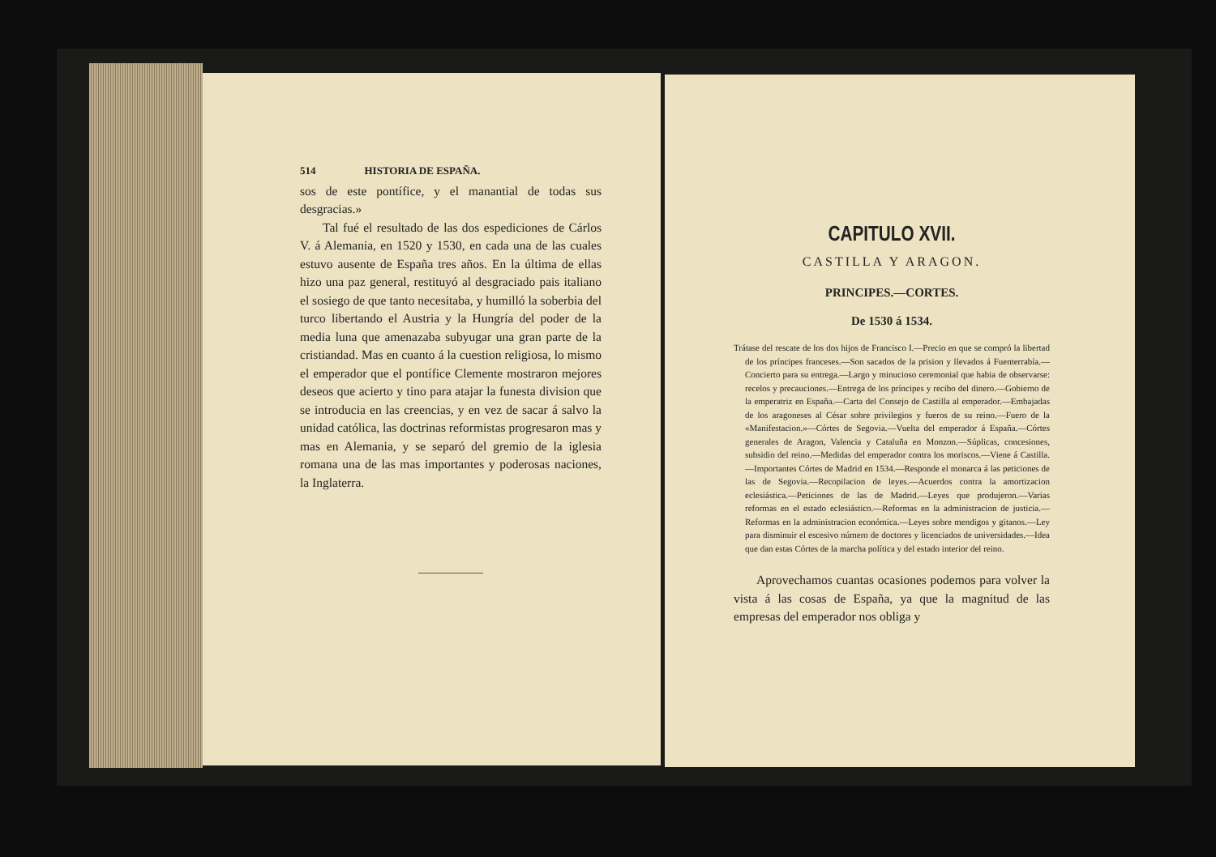514 HISTORIA DE ESPAÑA.
sos de este pontífice, y el manantial de todas sus desgracias.»
Tal fué el resultado de las dos espediciones de Cárlos V. á Alemania, en 1520 y 1530, en cada una de las cuales estuvo ausente de España tres años. En la última de ellas hizo una paz general, restituyó al desgraciado pais italiano el sosiego de que tanto necesitaba, y humilló la soberbia del turco libertando el Austria y la Hungría del poder de la media luna que amenazaba subyugar una gran parte de la cristiandad. Mas en cuanto á la cuestion religiosa, lo mismo el emperador que el pontífice Clemente mostraron mejores deseos que acierto y tino para atajar la funesta division que se introducia en las creencias, y en vez de sacar á salvo la unidad católica, las doctrinas reformistas progresaron mas y mas en Alemania, y se separó del gremio de la iglesia romana una de las mas importantes y poderosas naciones, la Inglaterra.
CAPITULO XVII.
CASTILLA Y ARAGON.
PRINCIPES.—CORTES.
De 1530 á 1534.
Trátase del rescate de los dos hijos de Francisco I.—Precio en que se compró la libertad de los príncipes franceses.—Son sacados de la prision y llevados á Fuenterrabía.—Concierto para su entrega.—Largo y minucioso ceremonial que habia de observarse: recelos y precauciones.—Entrega de los príncipes y recibo del dinero.—Gobierno de la emperatriz en España.—Carta del Consejo de Castilla al emperador.—Embajadas de los aragoneses al César sobre privilegios y fueros de su reino.—Fuero de la «Manifestacion.»—Córtes de Segovia.—Vuelta del emperador á España.—Córtes generales de Aragon, Valencia y Cataluña en Monzon.—Súplicas, concesiones, subsidio del reino.—Medidas del emperador contra los moriscos.—Viene á Castilla.—Importantes Córtes de Madrid en 1534.—Responde el monarca á las peticiones de las de Segovia.—Recopilacion de leyes.—Acuerdos contra la amortizacion eclesiástica.—Peticiones de las de Madrid.—Leyes que produjeron.—Varias reformas en el estado eclesiástico.—Reformas en la administracion de justicia.—Reformas en la administracion económica.—Leyes sobre mendigos y gitanos.—Ley para disminuir el escesivo número de doctores y licenciados de universidades.—Idea que dan estas Córtes de la marcha política y del estado interior del reino.
Aprovechamos cuantas ocasiones podemos para volver la vista á las cosas de España, ya que la magnitud de las empresas del emperador nos obliga y